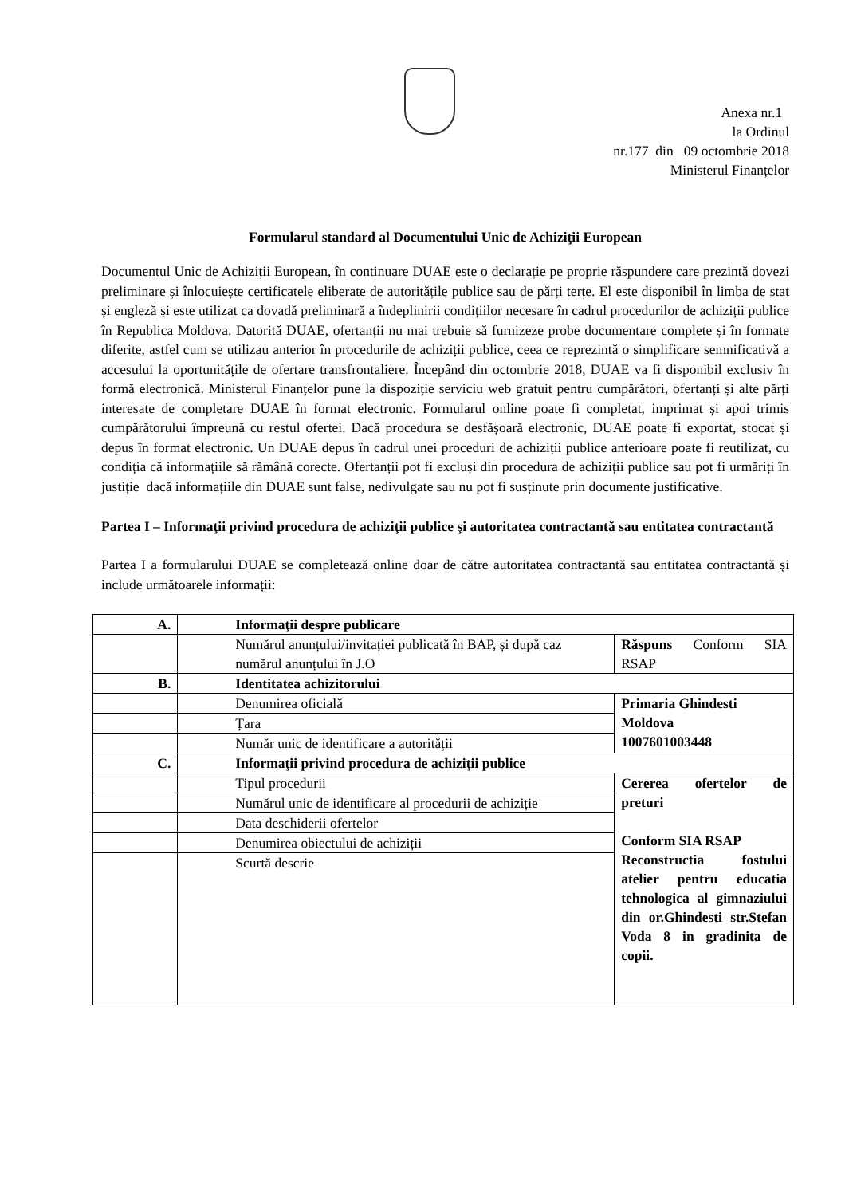Anexa nr.1
la Ordinul
nr.177 din 09 octombrie 2018
Ministerul Finanțelor
Formularul standard al Documentului Unic de Achiziţii European
Documentul Unic de Achiziții European, în continuare DUAE este o declarație pe proprie răspundere care prezintă dovezi preliminare și înlocuiește certificatele eliberate de autoritățile publice sau de părți terțe. El este disponibil în limba de stat și engleză și este utilizat ca dovadă preliminară a îndeplinirii condițiilor necesare în cadrul procedurilor de achiziții publice în Republica Moldova. Datorită DUAE, ofertanții nu mai trebuie să furnizeze probe documentare complete și în formate diferite, astfel cum se utilizau anterior în procedurile de achiziții publice, ceea ce reprezintă o simplificare semnificativă a accesului la oportunitățile de ofertare transfrontaliere. Începând din octombrie 2018, DUAE va fi disponibil exclusiv în formă electronică. Ministerul Finanțelor pune la dispoziție serviciu web gratuit pentru cumpărători, ofertanți și alte părți interesate de completare DUAE în format electronic. Formularul online poate fi completat, imprimat și apoi trimis cumpărătorului împreună cu restul ofertei. Dacă procedura se desfășoară electronic, DUAE poate fi exportat, stocat și depus în format electronic. Un DUAE depus în cadrul unei proceduri de achiziții publice anterioare poate fi reutilizat, cu condiția că informațiile să rămână corecte. Ofertanții pot fi excluși din procedura de achiziții publice sau pot fi urmăriți în justiție dacă informațiile din DUAE sunt false, nedivulgate sau nu pot fi susținute prin documente justificative.
Partea I – Informaţii privind procedura de achiziţii publice şi autoritatea contractantă sau entitatea contractantă
Partea I a formularului DUAE se completează online doar de către autoritatea contractantă sau entitatea contractantă și include următoarele informații:
| A. | Informaţii despre publicare | |
| | Numărul anunțului/invitației publicată în BAP, și după caz numărul anunțului în J.O | Răspuns Conform SIA RSAP |
| B. | Identitatea achizitorului | |
| | Denumirea oficială | Primaria Ghindesti Moldova 1007601003448 |
| | Țara | |
| | Număr unic de identificare a autorității | |
| C. | Informaţii privind procedura de achiziţii publice | |
| | Tipul procedurii | Cererea ofertelor de preturi Conform SIA RSAP Reconstructia fostului atelier pentru educatia tehnologica al gimnaziului din or.Ghindesti str.Stefan Voda 8 in gradinita de copii. |
| | Numărul unic de identificare al procedurii de achiziție | |
| | Data deschiderii ofertelor | |
| | Denumirea obiectului de achiziții | |
| | Scurtă descrie | |